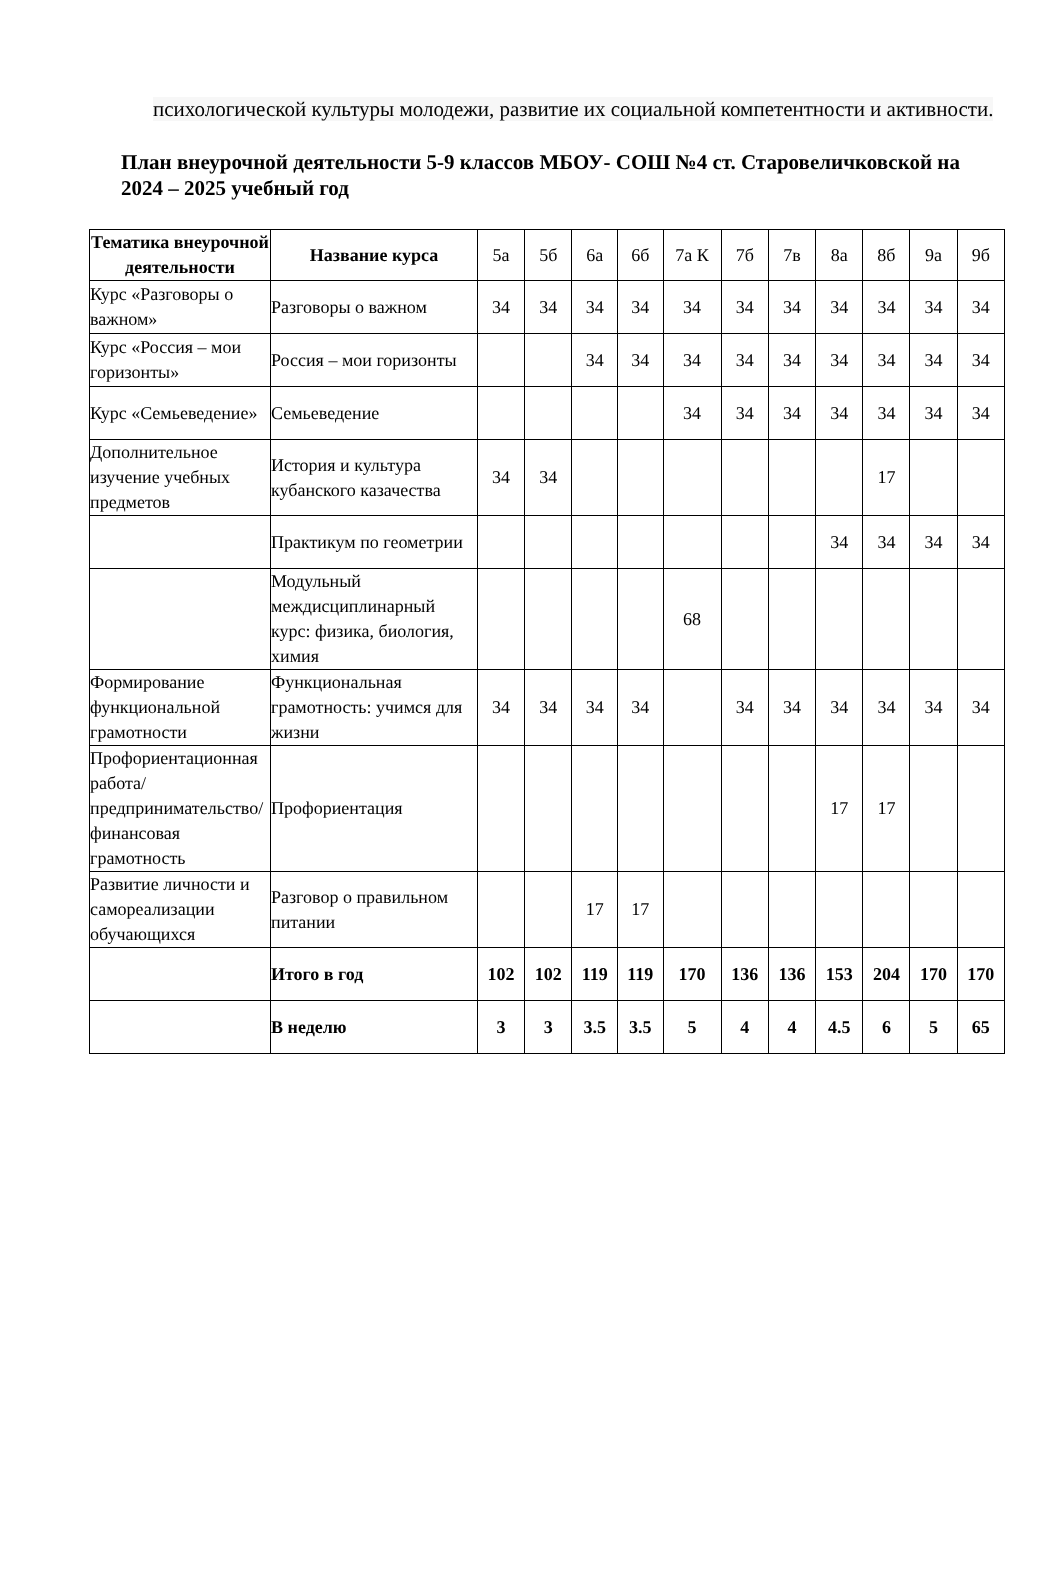психологической культуры молодежи, развитие их социальной компетентности и активности.
План внеурочной деятельности 5-9 классов МБОУ- СОШ №4 ст. Старовеличковской на 2024 – 2025 учебный год
| Тематика внеурочной деятельности | Название курса | 5а | 5б | 6а | 6б | 7а К | 7б | 7в | 8а | 8б | 9а | 9б |
| Курс «Разговоры о важном» | Разговоры о важном | 34 | 34 | 34 | 34 | 34 | 34 | 34 | 34 | 34 | 34 | 34 |
| Курс «Россия – мои горизонты» | Россия – мои горизонты | | | 34 | 34 | 34 | 34 | 34 | 34 | 34 | 34 | 34 |
| Курс «Семьеведение» | Семьеведение | | | | | 34 | 34 | 34 | 34 | 34 | 34 | 34 |
| Дополнительное изучение учебных предметов | История и культура кубанского казачества | 34 | 34 | | | | | | | 17 | | |
| | Практикум по геометрии | | | | | | | | 34 | 34 | 34 | 34 |
| | Модульный междисциплинарный курс: физика, биология, химия | | | | | 68 | | | | | | |
| Формирование функциональной грамотности | Функциональная грамотность: учимся для жизни | 34 | 34 | 34 | 34 | | 34 | 34 | 34 | 34 | 34 | 34 |
| Профориентационная работа/предпринимательство/финансовая грамотность | Профориентация | | | | | | | | 17 | 17 | | |
| Развитие личности и самореализации обучающихся | Разговор о правильном питании | | | 17 | 17 | | | | | | | |
| | Итого в год | 102 | 102 | 119 | 119 | 170 | 136 | 136 | 153 | 204 | 170 | 170 |
| | В неделю | 3 | 3 | 3.5 | 3.5 | 5 | 4 | 4 | 4.5 | 6 | 5 | 65 |